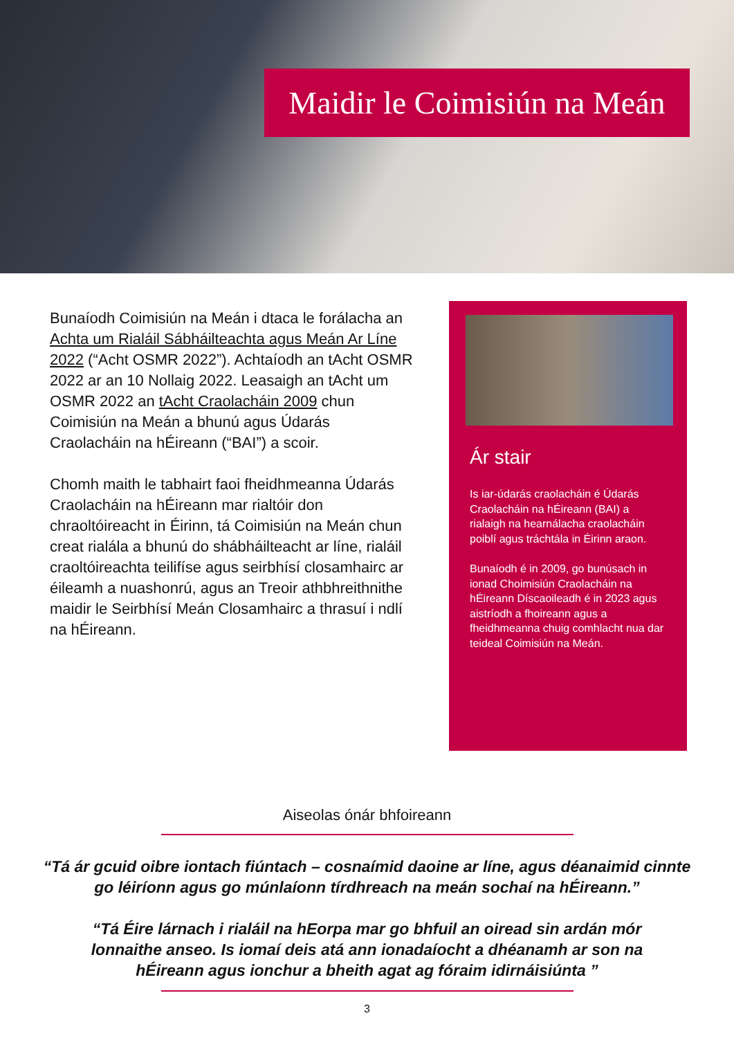Maidir le Coimisiún na Meán
Bunaíodh Coimisiún na Meán i dtaca le forálacha an Achta um Rialáil Sábháilteachta agus Meán Ar Líne 2022 (“Acht OSMR 2022”). Achtaíodh an tAcht OSMR 2022 ar an 10 Nollaig 2022. Leasaigh an tAcht um OSMR 2022 an tAcht Craolacháin 2009 chun Coimisiún na Meán a bhunú agus Údarás Craolacháin na hÉireann (“BAI”) a scoir.
Chomh maith le tabhairt faoi fheidhmeanna Údarás Craolacháin na hÉireann mar rialtóir don chraoltóireacht in Éirinn, tá Coimisiún na Meán chun creat rialála a bhunú do shábháilteacht ar líne, rialáil craoltóireachta teilifíse agus seirbhísí closamhairc ar éileamh a nuashonrú, agus an Treoir athbhreithnithe maidir le Seirbhísí Meán Closamhairc a thrasuí i ndlí na hÉireann.
Ár stair
Is iar-údarás craolacháin é Údarás Craolacháin na hÉireann (BAI) a rialaigh na hearnálacha craolacháin poiblí agus tráchtála in Éirinn araon.
Bunaíodh é in 2009, go bunúsach in ionad Choimisiún Craolacháin na hÉireann Díscaoileadh é in 2023 agus aistríodh a fhoireann agus a fheidhmeanna chuig comhlacht nua dar teideal Coimisiún na Meán.
Aiseolas ónár bhfoireann
“Tá ár gcuid oibre iontach fiúntach – cosnaímid daoine ar líne, agus déanaimid cinnte go léiríonn agus go múnlaíonn tírdhreach na meán sochaí na hÉireann.”
“Tá Éire lárnach i rialáil na hEorpa mar go bhfuil an oiread sin ardán mór lonnaithe anseo. Is iomaí deis atá ann ionadaíocht a dhéanamh ar son na hÉireann agus ionchur a bheith agat ag fóraim idirnáisiúnta ”
3